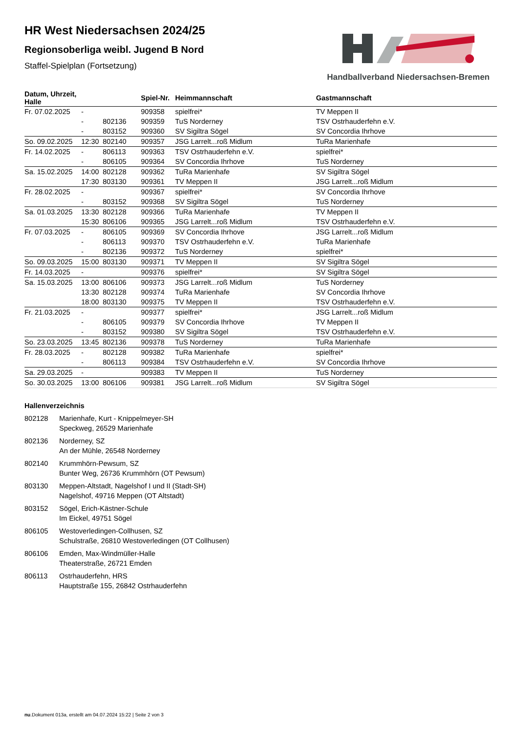Handballverband Niedersachsen-Bremen
HR West Niedersachsen 2024/25
Regionsoberliga weibl. Jugend B Nord
Staffel-Spielplan (Fortsetzung)
| Datum, Uhrzeit, Halle | | | Spiel-Nr. | Heimmannschaft | Gastmannschaft |
| --- | --- | --- | --- | --- | --- |
| Fr. 07.02.2025 | - | | 909358 | spielfrei* | TV Meppen II |
| | - | 802136 | 909359 | TuS Norderney | TSV Ostrhauderfehn e.V. |
| | - | 803152 | 909360 | SV Sigiltra Sögel | SV Concordia Ihrhove |
| So. 09.02.2025 | 12:30 | 802140 | 909357 | JSG Larrelt...roß Midlum | TuRa Marienhafe |
| Fr. 14.02.2025 | - | 806113 | 909363 | TSV Ostrhauderfehn e.V. | spielfrei* |
| | - | 806105 | 909364 | SV Concordia Ihrhove | TuS Norderney |
| Sa. 15.02.2025 | 14:00 | 802128 | 909362 | TuRa Marienhafe | SV Sigiltra Sögel |
| | 17:30 | 803130 | 909361 | TV Meppen II | JSG Larrelt...roß Midlum |
| Fr. 28.02.2025 | - | | 909367 | spielfrei* | SV Concordia Ihrhove |
| | - | 803152 | 909368 | SV Sigiltra Sögel | TuS Norderney |
| Sa. 01.03.2025 | 13:30 | 802128 | 909366 | TuRa Marienhafe | TV Meppen II |
| | 15:30 | 806106 | 909365 | JSG Larrelt...roß Midlum | TSV Ostrhauderfehn e.V. |
| Fr. 07.03.2025 | - | 806105 | 909369 | SV Concordia Ihrhove | JSG Larrelt...roß Midlum |
| | - | 806113 | 909370 | TSV Ostrhauderfehn e.V. | TuRa Marienhafe |
| | - | 802136 | 909372 | TuS Norderney | spielfrei* |
| So. 09.03.2025 | 15:00 | 803130 | 909371 | TV Meppen II | SV Sigiltra Sögel |
| Fr. 14.03.2025 | - | | 909376 | spielfrei* | SV Sigiltra Sögel |
| Sa. 15.03.2025 | 13:00 | 806106 | 909373 | JSG Larrelt...roß Midlum | TuS Norderney |
| | 13:30 | 802128 | 909374 | TuRa Marienhafe | SV Concordia Ihrhove |
| | 18:00 | 803130 | 909375 | TV Meppen II | TSV Ostrhauderfehn e.V. |
| Fr. 21.03.2025 | - | | 909377 | spielfrei* | JSG Larrelt...roß Midlum |
| | - | 806105 | 909379 | SV Concordia Ihrhove | TV Meppen II |
| | - | 803152 | 909380 | SV Sigiltra Sögel | TSV Ostrhauderfehn e.V. |
| So. 23.03.2025 | 13:45 | 802136 | 909378 | TuS Norderney | TuRa Marienhafe |
| Fr. 28.03.2025 | - | 802128 | 909382 | TuRa Marienhafe | spielfrei* |
| | - | 806113 | 909384 | TSV Ostrhauderfehn e.V. | SV Concordia Ihrhove |
| Sa. 29.03.2025 | - | | 909383 | TV Meppen II | TuS Norderney |
| So. 30.03.2025 | 13:00 | 806106 | 909381 | JSG Larrelt...roß Midlum | SV Sigiltra Sögel |
Hallenverzeichnis
| 802128 | Marienhafe, Kurt - Knippelmeyer-SH Speckweg, 26529 Marienhafe |
| 802136 | Norderney, SZ An der Mühle, 26548 Norderney |
| 802140 | Krummhörn-Pewsum, SZ Bunter Weg, 26736 Krummhörn (OT Pewsum) |
| 803130 | Meppen-Altstadt, Nagelshof I und II (Stadt-SH) Nagelshof, 49716 Meppen (OT Altstadt) |
| 803152 | Sögel, Erich-Kästner-Schule Im Eickel, 49751 Sögel |
| 806105 | Westoverledingen-Collhusen, SZ Schulstraße, 26810 Westoverledingen (OT Collhusen) |
| 806106 | Emden, Max-Windmüller-Halle Theaterstraße, 26721 Emden |
| 806113 | Ostrhauderfehn, HRS Hauptstraße 155, 26842 Ostrhauderfehn |
nu.Dokument 013a, erstellt am 04.07.2024 15:22 | Seite 2 von 3